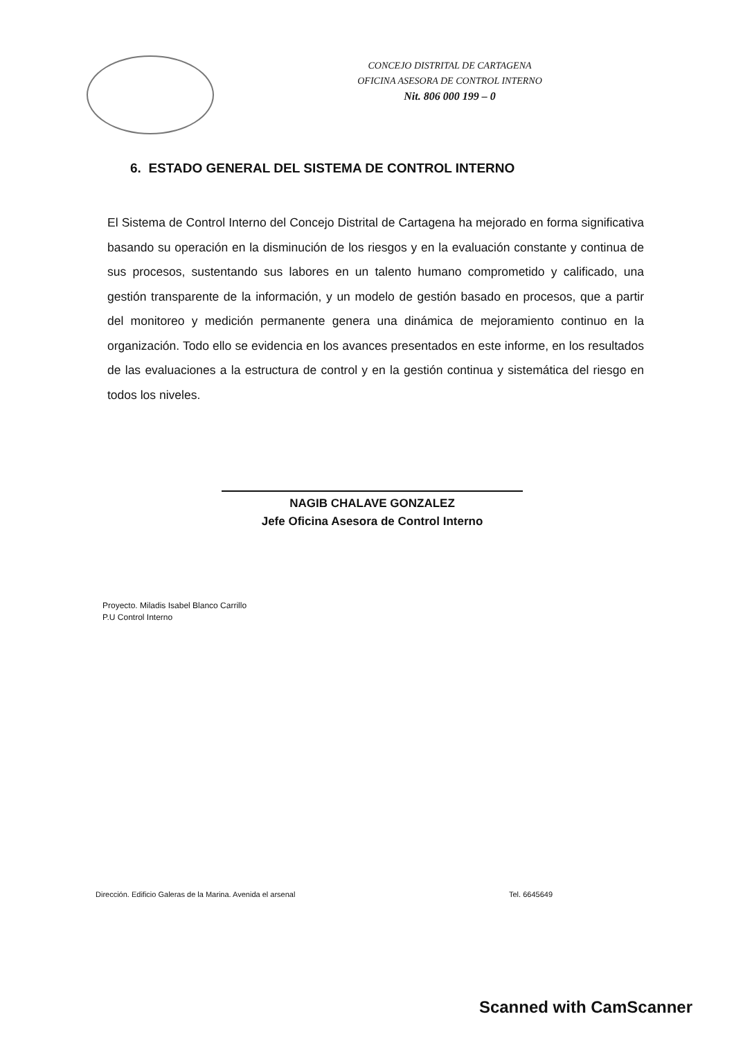CONCEJO DISTRITAL DE CARTAGENA
OFICINA ASESORA DE CONTROL INTERNO
Nit. 806 000 199 – 0
6. ESTADO GENERAL DEL SISTEMA DE CONTROL INTERNO
El Sistema de Control Interno del Concejo Distrital de Cartagena ha mejorado en forma significativa basando su operación en la disminución de los riesgos y en la evaluación constante y continua de sus procesos, sustentando sus labores en un talento humano comprometido y calificado, una gestión transparente de la información, y un modelo de gestión basado en procesos, que a partir del monitoreo y medición permanente genera una dinámica de mejoramiento continuo en la organización. Todo ello se evidencia en los avances presentados en este informe, en los resultados de las evaluaciones a la estructura de control y en la gestión continua y sistemática del riesgo en todos los niveles.
NAGIB CHALAVE GONZALEZ
Jefe Oficina Asesora de Control Interno
Proyecto. Miladis Isabel Blanco Carrillo
P.U Control Interno
Dirección. Edificio Galeras de la Marina. Avenida el arsenal Tel. 6645649
Scanned with CamScanner